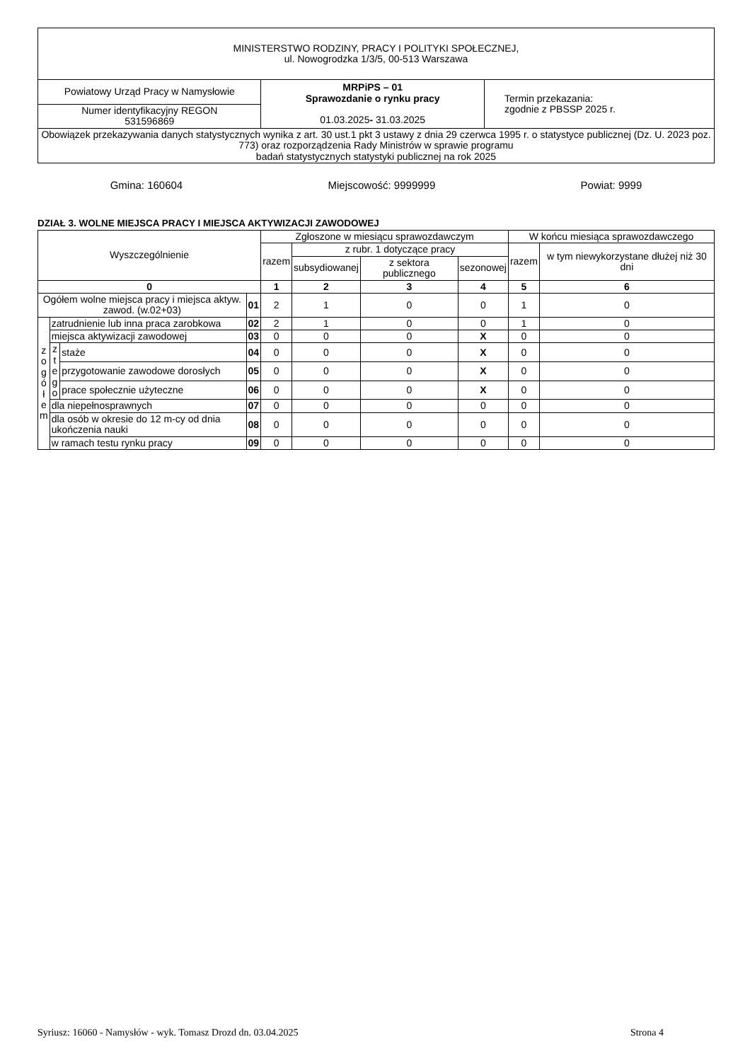| MINISTERSTWO RODZINY, PRACY I POLITYKI SPOŁECZNEJ, ul. Nowogrodzka 1/3/5, 00-513 Warszawa | | |
| Powiatowy Urząd Pracy w Namysłowie | MRPiPS – 01 Sprawozdanie o rynku pracy 01.03.2025 - 31.03.2025 | Termin przekazania: zgodnie z PBSSP 2025 r. |
| Numer identyfikacyjny REGON 531596869 | | |
| Obowiązek przekazywania danych statystycznych wynika z art. 30 ust.1 pkt 3 ustawy z dnia 29 czerwca 1995 r. o statystyce publicznej (Dz. U. 2023 poz. 773) oraz rozporządzenia Rady Ministrów w sprawie programu badań statystycznych statystyki publicznej na rok 2025 | | |
Gmina: 160604 Miejscowość: 9999999 Powiat: 9999
DZIAŁ 3. WOLNE MIEJSCA PRACY I MIEJSCA AKTYWIZACJI ZAWODOWEJ
| Wyszczególnienie | | | | Zgłoszone w miesiącu sprawozdawczym | | | | W końcu miesiąca sprawozdawczego | |
| --- | --- | --- | --- | --- | --- | --- | --- | --- | --- |
| | | | | razem | z rubr. 1 dotyczące pracy | | | razem | w tym niewykorzystane dłużej niż 30 dni |
| | | | | | subsydiowanej | z sektora publicznego | sezonowej | | |
| 0 | | | | 1 | 2 | 3 | 4 | 5 | 6 |
| Ogółem wolne miejsca pracy i miejsca aktyw. zawod. (w.02+03) | | | 01 | 2 | 1 | 0 | 0 | 1 | 0 |
| z o g ó ł e m | zatrudnienie lub inna praca zarobkowa | | 02 | 2 | 1 | 0 | 0 | 1 | 0 |
| | miejsca aktywizacji zawodowej | | 03 | 0 | 0 | 0 | X | 0 | 0 |
| | z t e g o | staże | 04 | 0 | 0 | 0 | X | 0 | 0 |
| | | przygotowanie zawodowe dorosłych | 05 | 0 | 0 | 0 | X | 0 | 0 |
| | | prace społecznie użyteczne | 06 | 0 | 0 | 0 | X | 0 | 0 |
| | dla niepełnosprawnych | | 07 | 0 | 0 | 0 | 0 | 0 | 0 |
| | dla osób w okresie do 12 m-cy od dnia ukończenia nauki | | 08 | 0 | 0 | 0 | 0 | 0 | 0 |
| | w ramach testu rynku pracy | | 09 | 0 | 0 | 0 | 0 | 0 | 0 |
Syriusz: 16060 - Namysłów - wyk. Tomasz Drozd dn. 03.04.2025 Strona 4